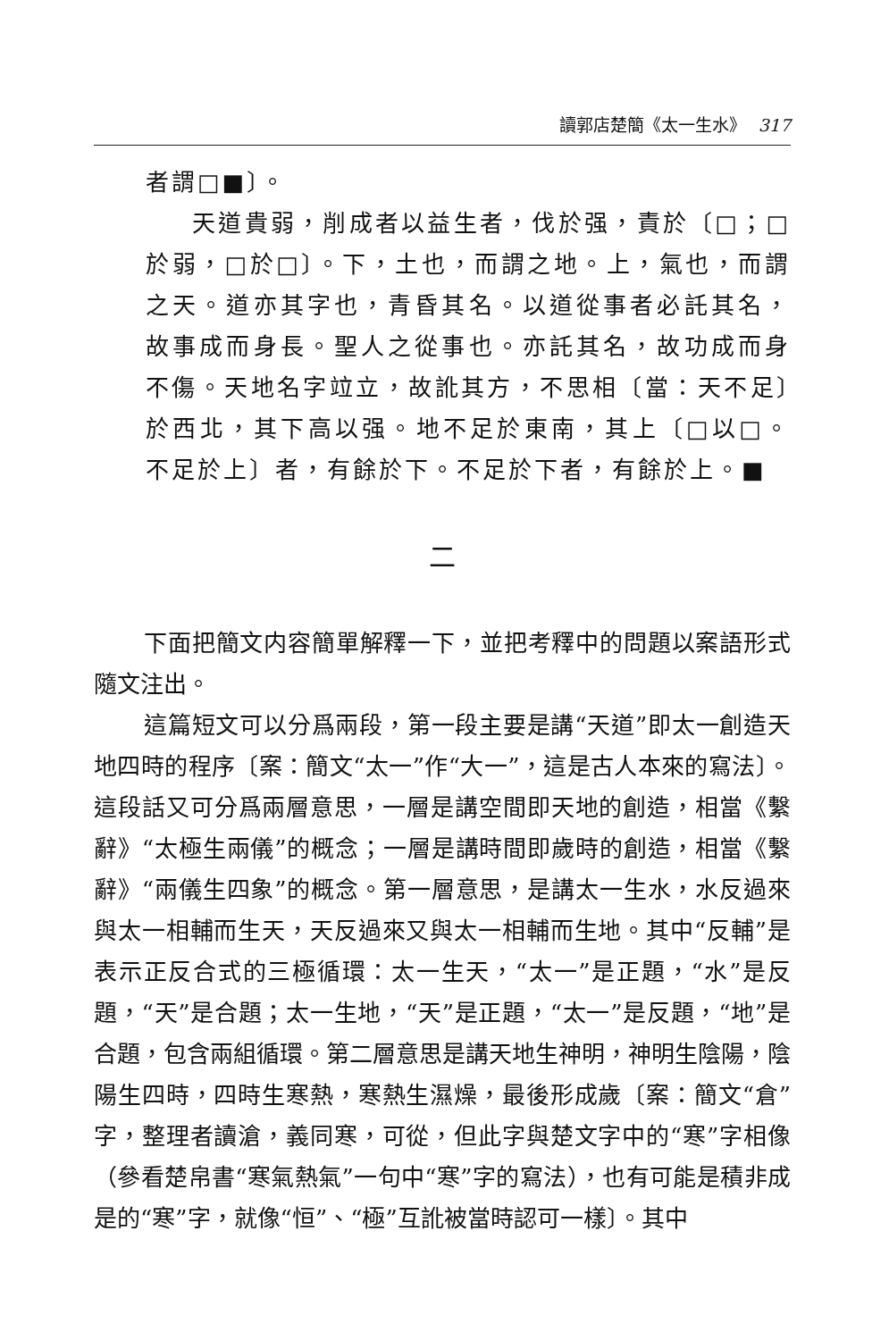讀郭店楚簡《太一生水》 317
者謂□■〕。
天道貴弱，削成者以益生者，伐於强，責於〔□；□於弱，□於□〕。下，土也，而謂之地。上，氣也，而謂之天。道亦其字也，青昏其名。以道從事者必託其名，故事成而身長。聖人之從事也。亦託其名，故功成而身不傷。天地名字竝立，故訛其方，不思相〔當：天不足〕於西北，其下高以强。地不足於東南，其上〔□以□。不足於上〕者，有餘於下。不足於下者，有餘於上。■
二
下面把簡文内容簡單解釋一下，並把考釋中的問題以案語形式隨文注出。
這篇短文可以分爲兩段，第一段主要是講“天道”即太一創造天地四時的程序〔案：簡文“太一”作“大一”，這是古人本來的寫法〕。這段話又可分爲兩層意思，一層是講空間即天地的創造，相當《繫辭》“太極生兩儀”的概念；一層是講時間即歲時的創造，相當《繫辭》“兩儀生四象”的概念。第一層意思，是講太一生水，水反過來與太一相輔而生天，天反過來又與太一相輔而生地。其中“反輔”是表示正反合式的三極循環：太一生天，“太一”是正題，“水”是反題，“天”是合題；太一生地，“天”是正題，“太一”是反題，“地”是合題，包含兩組循環。第二層意思是講天地生神明，神明生陰陽，陰陽生四時，四時生寒熱，寒熱生濕燥，最後形成歲〔案：簡文“倉”字，整理者讀滄，義同寒，可從，但此字與楚文字中的“寒”字相像（參看楚帛書“寒氣熱氣”一句中“寒”字的寫法），也有可能是積非成是的“寒”字，就像“恒”、“極”互訛被當時認可一樣〕。其中